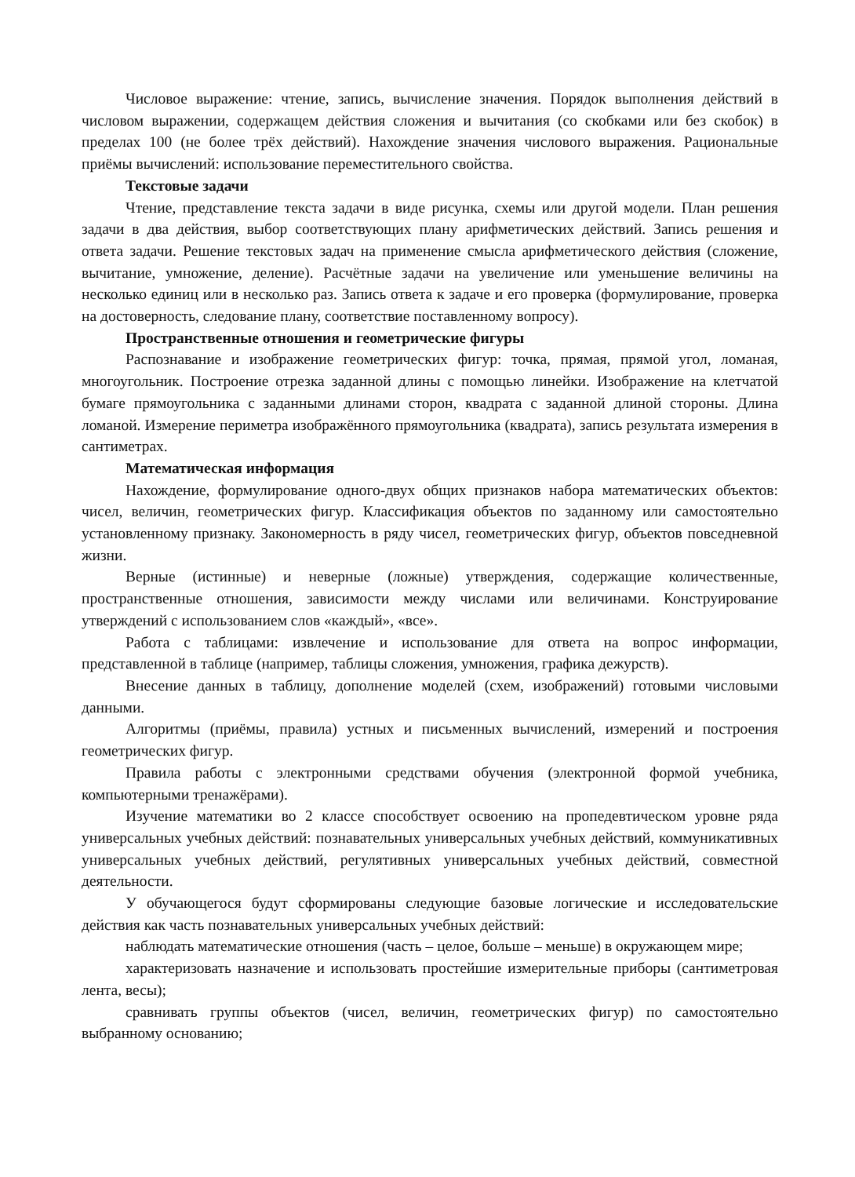Числовое выражение: чтение, запись, вычисление значения. Порядок выполнения действий в числовом выражении, содержащем действия сложения и вычитания (со скобками или без скобок) в пределах 100 (не более трёх действий). Нахождение значения числового выражения. Рациональные приёмы вычислений: использование переместительного свойства.
Текстовые задачи
Чтение, представление текста задачи в виде рисунка, схемы или другой модели. План решения задачи в два действия, выбор соответствующих плану арифметических действий. Запись решения и ответа задачи. Решение текстовых задач на применение смысла арифметического действия (сложение, вычитание, умножение, деление). Расчётные задачи на увеличение или уменьшение величины на несколько единиц или в несколько раз. Запись ответа к задаче и его проверка (формулирование, проверка на достоверность, следование плану, соответствие поставленному вопросу).
Пространственные отношения и геометрические фигуры
Распознавание и изображение геометрических фигур: точка, прямая, прямой угол, ломаная, многоугольник. Построение отрезка заданной длины с помощью линейки. Изображение на клетчатой бумаге прямоугольника с заданными длинами сторон, квадрата с заданной длиной стороны. Длина ломаной. Измерение периметра изображённого прямоугольника (квадрата), запись результата измерения в сантиметрах.
Математическая информация
Нахождение, формулирование одного-двух общих признаков набора математических объектов: чисел, величин, геометрических фигур. Классификация объектов по заданному или самостоятельно установленному признаку. Закономерность в ряду чисел, геометрических фигур, объектов повседневной жизни.
Верные (истинные) и неверные (ложные) утверждения, содержащие количественные, пространственные отношения, зависимости между числами или величинами. Конструирование утверждений с использованием слов «каждый», «все».
Работа с таблицами: извлечение и использование для ответа на вопрос информации, представленной в таблице (например, таблицы сложения, умножения, графика дежурств).
Внесение данных в таблицу, дополнение моделей (схем, изображений) готовыми числовыми данными.
Алгоритмы (приёмы, правила) устных и письменных вычислений, измерений и построения геометрических фигур.
Правила работы с электронными средствами обучения (электронной формой учебника, компьютерными тренажёрами).
Изучение математики во 2 классе способствует освоению на пропедевтическом уровне ряда универсальных учебных действий: познавательных универсальных учебных действий, коммуникативных универсальных учебных действий, регулятивных универсальных учебных действий, совместной деятельности.
У обучающегося будут сформированы следующие базовые логические и исследовательские действия как часть познавательных универсальных учебных действий:
наблюдать математические отношения (часть – целое, больше – меньше) в окружающем мире;
характеризовать назначение и использовать простейшие измерительные приборы (сантиметровая лента, весы);
сравнивать группы объектов (чисел, величин, геометрических фигур) по самостоятельно выбранному основанию;